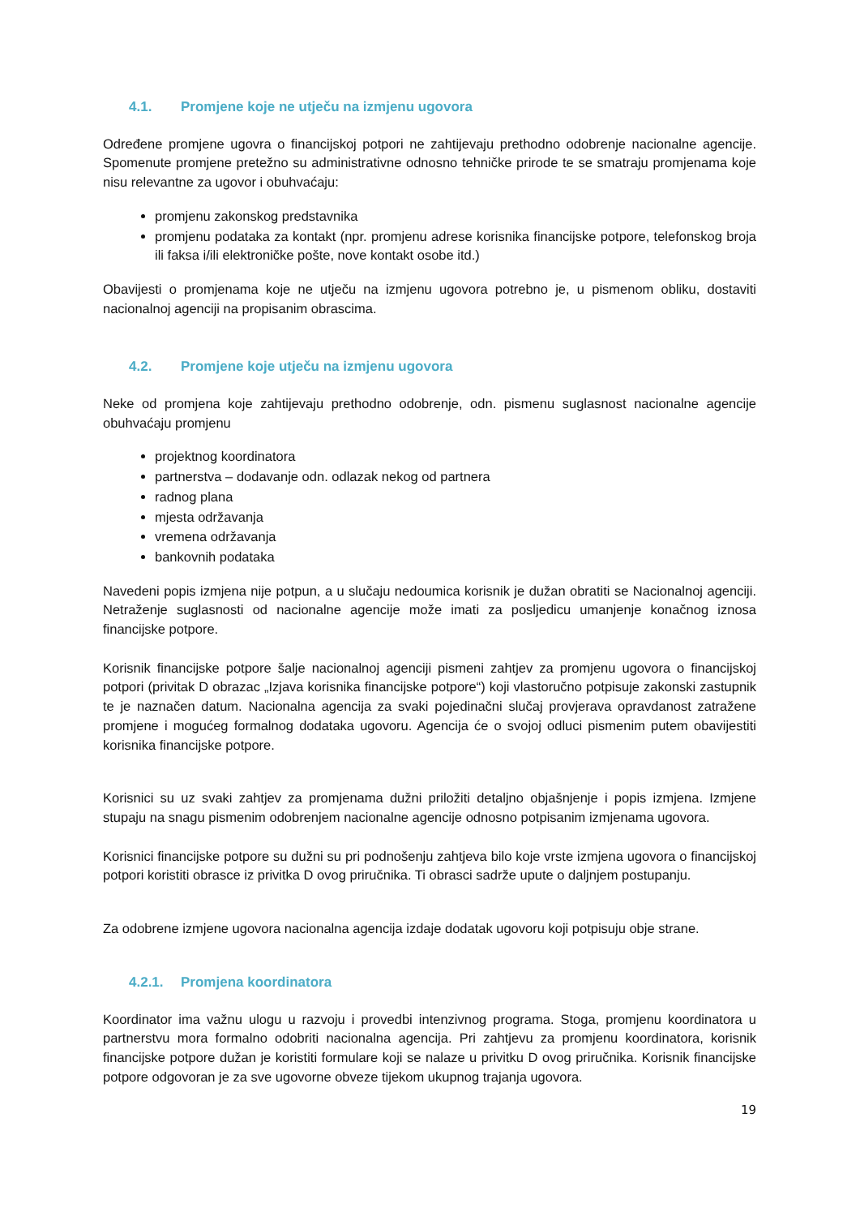4.1. Promjene koje ne utječu na izmjenu ugovora
Određene promjene ugovra o financijskoj potpori ne zahtijevaju prethodno odobrenje nacionalne agencije. Spomenute promjene pretežno su administrativne odnosno tehničke prirode te se smatraju promjenama koje nisu relevantne za ugovor i obuhvaćaju:
promjenu zakonskog predstavnika
promjenu podataka za kontakt (npr. promjenu adrese korisnika financijske potpore, telefonskog broja ili faksa i/ili elektroničke pošte, nove kontakt osobe itd.)
Obavijesti o promjenama koje ne utječu na izmjenu ugovora potrebno je, u pismenom obliku, dostaviti nacionalnoj agenciji na propisanim obrascima.
4.2. Promjene koje utječu na izmjenu ugovora
Neke od promjena koje zahtijevaju prethodno odobrenje, odn. pismenu suglasnost nacionalne agencije obuhvaćaju promjenu
projektnog koordinatora
partnerstva – dodavanje odn. odlazak nekog od partnera
radnog plana
mjesta održavanja
vremena održavanja
bankovnih podataka
Navedeni popis izmjena nije potpun, a u slučaju nedoumica korisnik je dužan obratiti se Nacionalnoj agenciji. Netraženje suglasnosti od nacionalne agencije može imati za posljedicu umanjenje konačnog iznosa financijske potpore.
Korisnik financijske potpore šalje nacionalnoj agenciji pismeni zahtjev za promjenu ugovora o financijskoj potpori (privitak D obrazac „Izjava korisnika financijske potpore“) koji vlastoručno potpisuje zakonski zastupnik te je naznačen datum. Nacionalna agencija za svaki pojedinačni slučaj provjerava opravdanost zatražene promjene i mogućeg formalnog dodataka ugovoru. Agencija će o svojoj odluci pismenim putem obavijestiti korisnika financijske potpore.
Korisnici su uz svaki zahtjev za promjenama dužni priložiti detaljno objašnjenje i popis izmjena. Izmjene stupaju na snagu pismenim odobrenjem nacionalne agencije odnosno potpisanim izmjenama ugovora.
Korisnici financijske potpore su dužni su pri podnošenju zahtjeva bilo koje vrste izmjena ugovora o financijskoj potpori koristiti obrasce iz privitka D ovog priručnika. Ti obrasci sadrže upute o daljnjem postupanju.
Za odobrene izmjene ugovora nacionalna agencija izdaje dodatak ugovoru koji potpisuju obje strane.
4.2.1. Promjena koordinatora
Koordinator ima važnu ulogu u razvoju i provedbi intenzivnog programa. Stoga, promjenu koordinatora u partnerstvu mora formalno odobriti nacionalna agencija. Pri zahtjevu za promjenu koordinatora, korisnik financijske potpore dužan je koristiti formulare koji se nalaze u privitku D ovog priručnika. Korisnik financijske potpore odgovoran je za sve ugovorne obveze tijekom ukupnog trajanja ugovora.
19